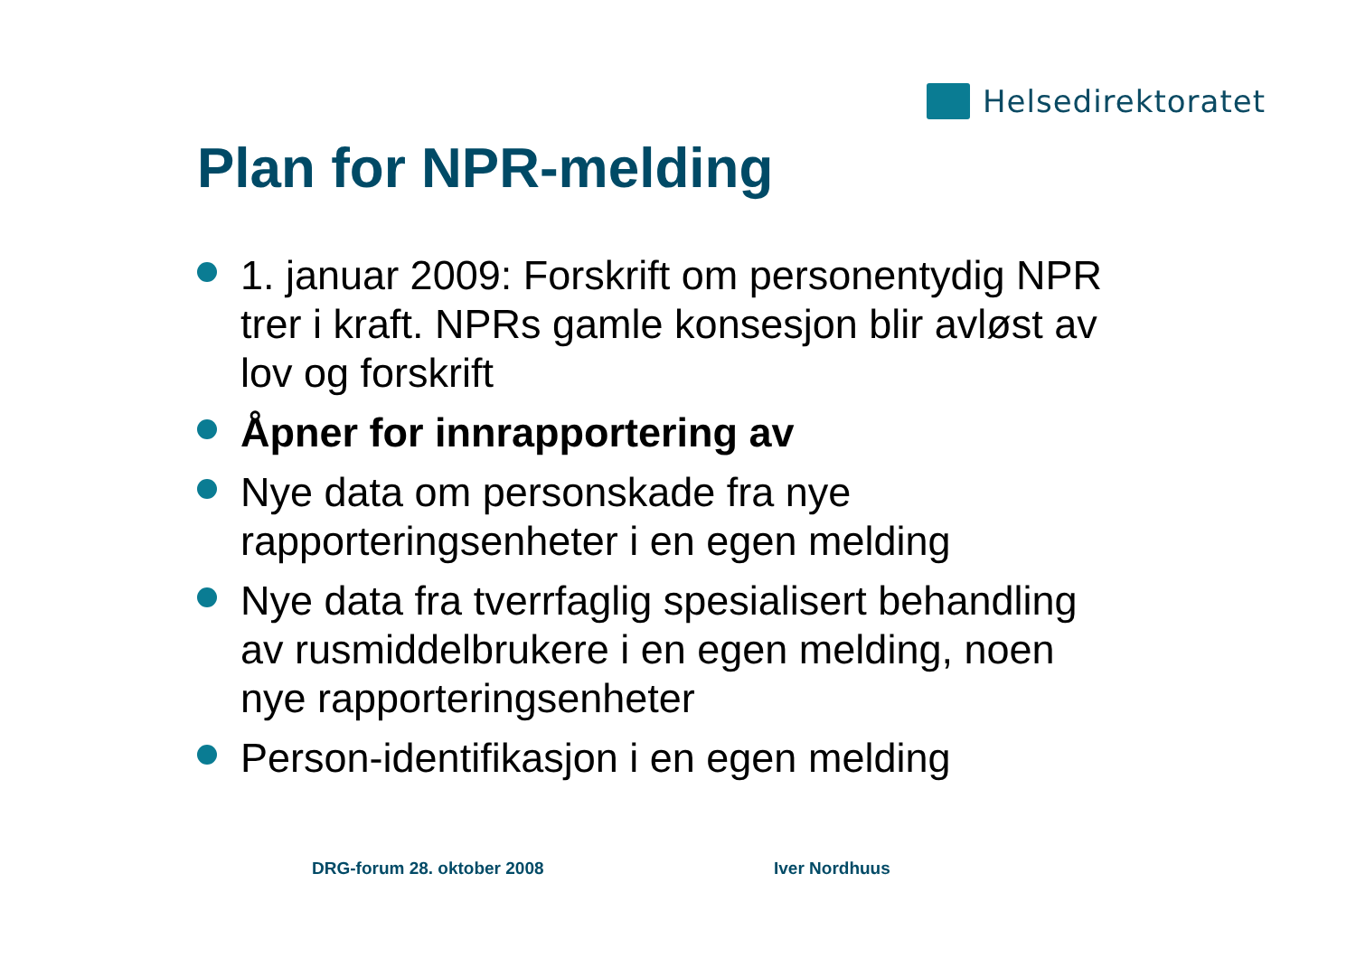Helsedirektoratet
Plan for NPR-melding
1. januar 2009: Forskrift om personentydig NPR trer i kraft. NPRs gamle konsesjon blir avløst av lov og forskrift
Åpner for innrapportering av
Nye data om personskade fra nye rapporteringsenheter i en egen melding
Nye data fra tverrfaglig spesialisert behandling av rusmiddelbrukere i en egen melding, noen nye rapporteringsenheter
Person-identifikasjon i en egen melding
DRG-forum 28. oktober 2008 Iver Nordhuus